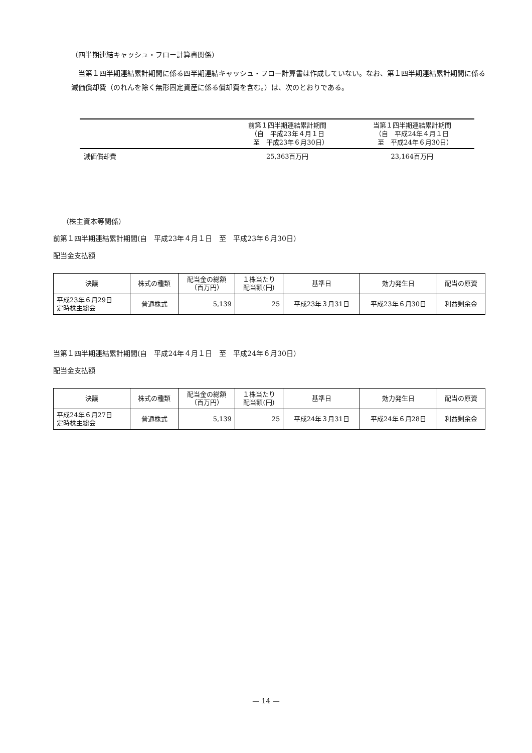（四半期連結キャッシュ・フロー計算書関係）
当第１四半期連結累計期間に係る四半期連結キャッシュ・フロー計算書は作成していない。なお、第１四半期連結累計期間に係る減価償却費（のれんを除く無形固定資産に係る償却費を含む。）は、次のとおりである。
| | 前第１四半期連結累計期間 （自 平成23年４月１日 至 平成23年６月30日） | 当第１四半期連結累計期間 （自 平成24年４月１日 至 平成24年６月30日） |
| --- | --- | --- |
| 減価償却費 | 25,363百万円 | 23,164百万円 |
（株主資本等関係）
前第１四半期連結累計期間(自　平成23年４月１日　至　平成23年６月30日）
配当金支払額
| 決議 | 株式の種類 | 配当金の総額 （百万円） | １株当たり 配当額(円) | 基準日 | 効力発生日 | 配当の原資 |
| --- | --- | --- | --- | --- | --- | --- |
| 平成23年６月29日 定時株主総会 | 普通株式 | 5,139 | 25 | 平成23年３月31日 | 平成23年６月30日 | 利益剰余金 |
当第１四半期連結累計期間(自　平成24年４月１日　至　平成24年６月30日）
配当金支払額
| 決議 | 株式の種類 | 配当金の総額 （百万円） | １株当たり 配当額(円) | 基準日 | 効力発生日 | 配当の原資 |
| --- | --- | --- | --- | --- | --- | --- |
| 平成24年６月27日 定時株主総会 | 普通株式 | 5,139 | 25 | 平成24年３月31日 | 平成24年６月28日 | 利益剰余金 |
— 14 —